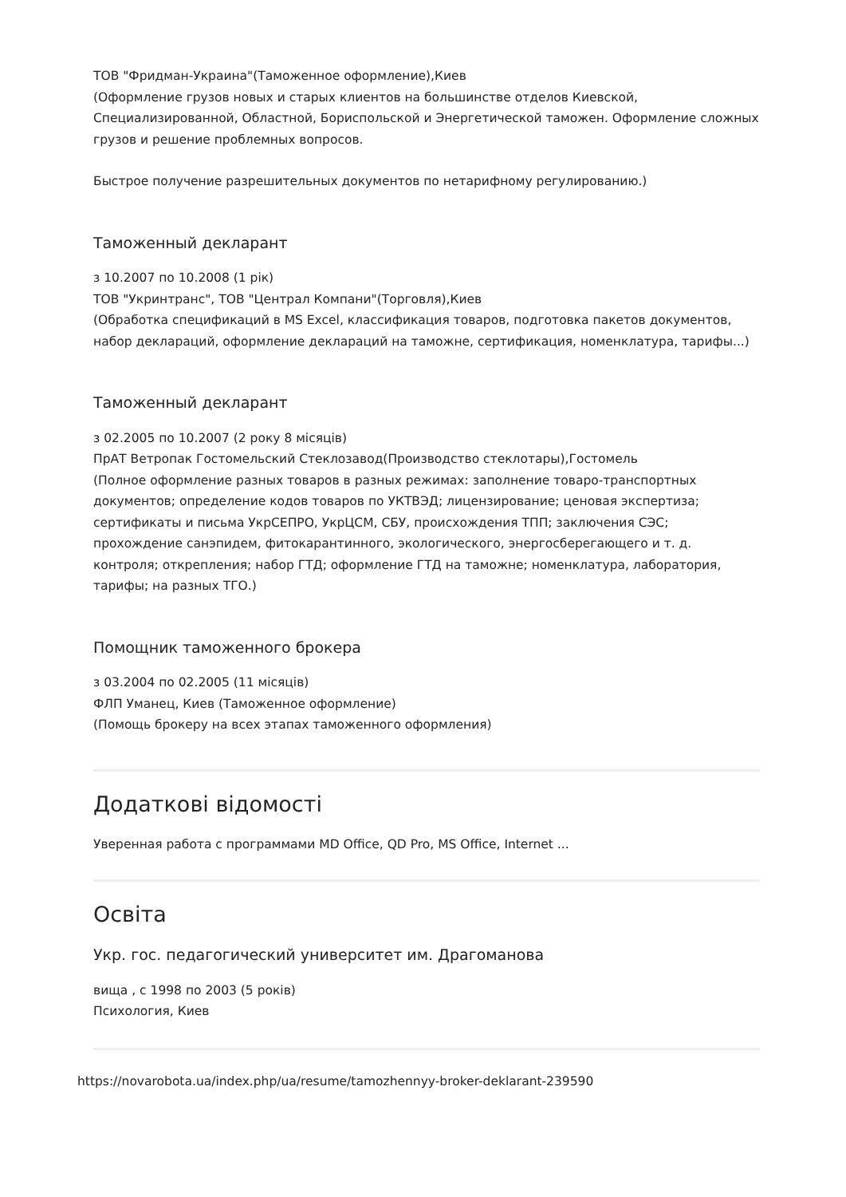ТОВ "Фридман-Украина"(Таможенное оформление),Киев
(Оформление грузов новых и старых клиентов на большинстве отделов Киевской, Специализированной, Областной, Бориспольской и Энергетической таможен. Оформление сложных грузов и решение проблемных вопросов.
Быстрое получение разрешительных документов по нетарифному регулированию.)
Таможенный декларант
з 10.2007 по 10.2008 (1 рік)
ТОВ "Укринтранс", ТОВ "Централ Компани"(Торговля),Киев
(Обработка спецификаций в MS Excel, классификация товаров, подготовка пакетов документов, набор деклараций, оформление деклараций на таможне, сертификация, номенклатура, тарифы...)
Таможенный декларант
з 02.2005 по 10.2007 (2 року 8 місяців)
ПрАТ Ветропак Гостомельский Стеклозавод(Производство стеклотары),Гостомель
(Полное оформление разных товаров в разных режимах: заполнение товаро-транспортных документов; определение кодов товаров по УКТВЭД; лицензирование; ценовая экспертиза; сертификаты и письма УкрСЕПРО, УкрЦСМ, СБУ, происхождения ТПП; заключения СЭС; прохождение санэпидем, фитокарантинного, экологического, энергосберегающего и т. д. контроля; открепления; набор ГТД; оформление ГТД на таможне; номенклатура, лаборатория, тарифы; на разных ТГО.)
Помощник таможенного брокера
з 03.2004 по 02.2005 (11 місяців)
ФЛП Уманец, Киев (Таможенное оформление)
(Помощь брокеру на всех этапах таможенного оформления)
Додаткові відомості
Уверенная работа с программами MD Office, QD Pro, MS Office, Internet ...
Освіта
Укр. гос. педагогический университет им. Драгоманова
вища , с 1998 по 2003 (5 років)
Психология, Киев
https://novarobota.ua/index.php/ua/resume/tamozhennyy-broker-deklarant-239590